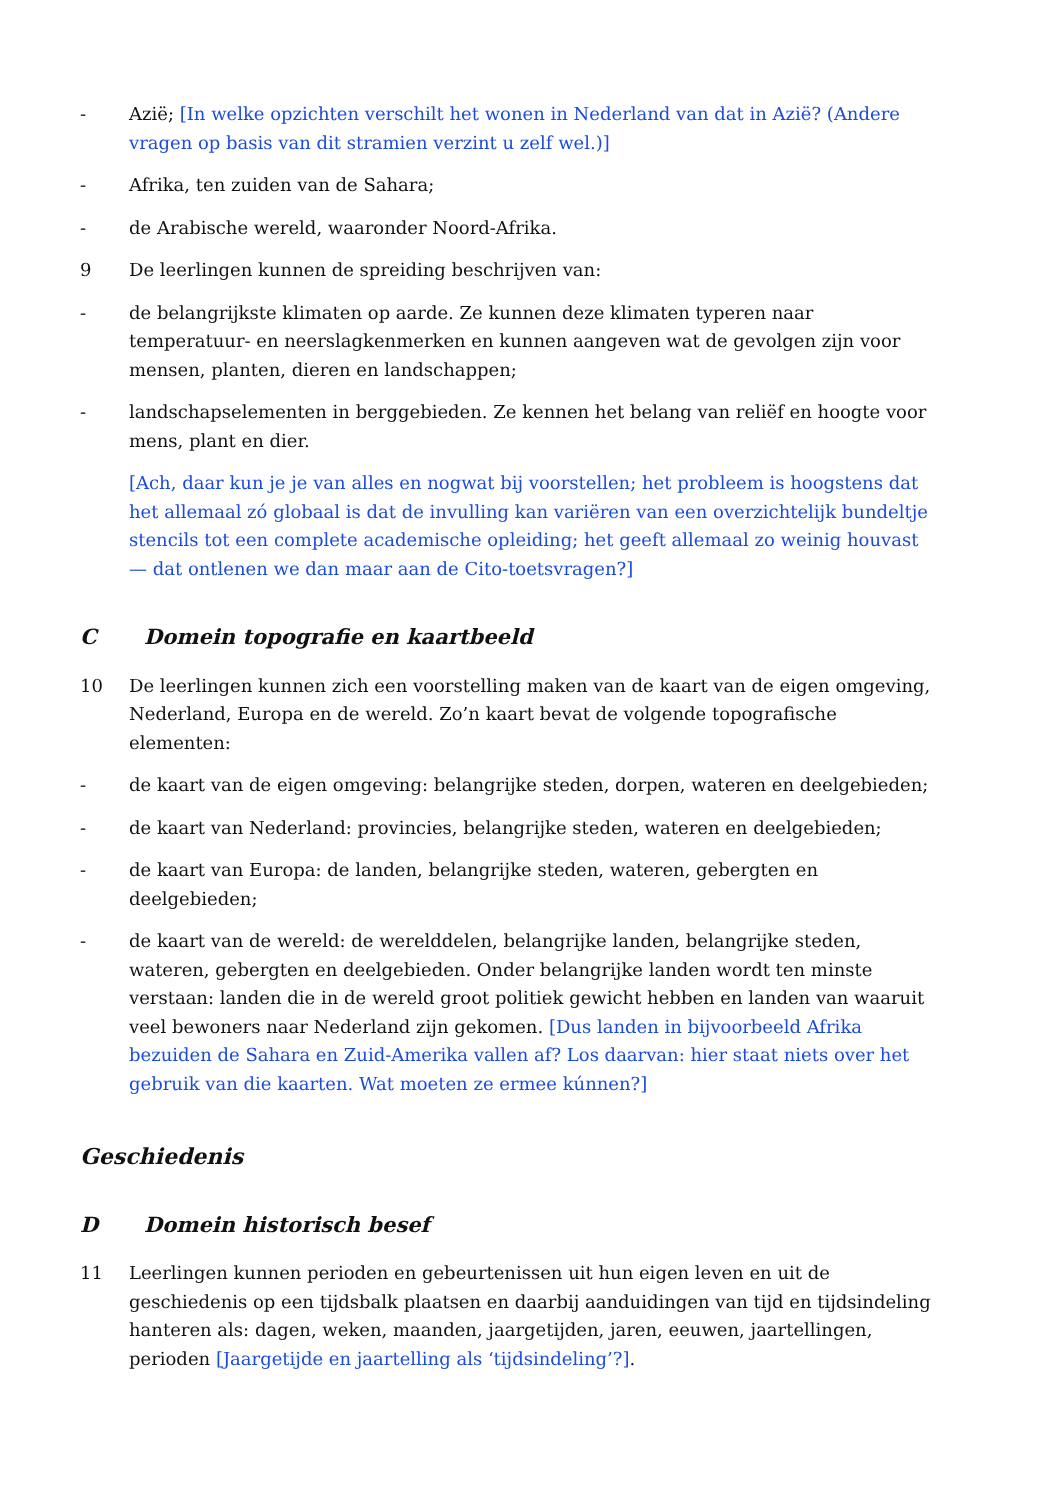- Azië; [In welke opzichten verschilt het wonen in Nederland van dat in Azië? (Andere vragen op basis van dit stramien verzint u zelf wel.)]
- Afrika, ten zuiden van de Sahara;
- de Arabische wereld, waaronder Noord-Afrika.
9 De leerlingen kunnen de spreiding beschrijven van:
- de belangrijkste klimaten op aarde. Ze kunnen deze klimaten typeren naar temperatuur- en neerslagkenmerken en kunnen aangeven wat de gevolgen zijn voor mensen, planten, dieren en landschappen;
- landschapselementen in berggebieden. Ze kennen het belang van reliëf en hoogte voor mens, plant en dier.
[Ach, daar kun je je van alles en nogwat bij voorstellen; het probleem is hoogstens dat het allemaal zó globaal is dat de invulling kan variëren van een overzichtelijk bundeltje stencils tot een complete academische opleiding; het geeft allemaal zo weinig houvast — dat ontlenen we dan maar aan de Cito-toetsvragen?]
C Domein topografie en kaartbeeld
10 De leerlingen kunnen zich een voorstelling maken van de kaart van de eigen omgeving, Nederland, Europa en de wereld. Zo’n kaart bevat de volgende topografische elementen:
- de kaart van de eigen omgeving: belangrijke steden, dorpen, wateren en deelgebieden;
- de kaart van Nederland: provincies, belangrijke steden, wateren en deelgebieden;
- de kaart van Europa: de landen, belangrijke steden, wateren, gebergten en deelgebieden;
- de kaart van de wereld: de werelddelen, belangrijke landen, belangrijke steden, wateren, gebergten en deelgebieden. Onder belangrijke landen wordt ten minste verstaan: landen die in de wereld groot politiek gewicht hebben en landen van waaruit veel bewoners naar Nederland zijn gekomen. [Dus landen in bijvoorbeeld Afrika bezuiden de Sahara en Zuid-Amerika vallen af? Los daarvan: hier staat niets over het gebruik van die kaarten. Wat moeten ze ermee kúnnen?]
Geschiedenis
D Domein historisch besef
11 Leerlingen kunnen perioden en gebeurtenissen uit hun eigen leven en uit de geschiedenis op een tijdsbalk plaatsen en daarbij aanduidingen van tijd en tijdsindeling hanteren als: dagen, weken, maanden, jaargetijden, jaren, eeuwen, jaartellingen, perioden [Jaargetijde en jaartelling als ‘tijdsindeling’?].